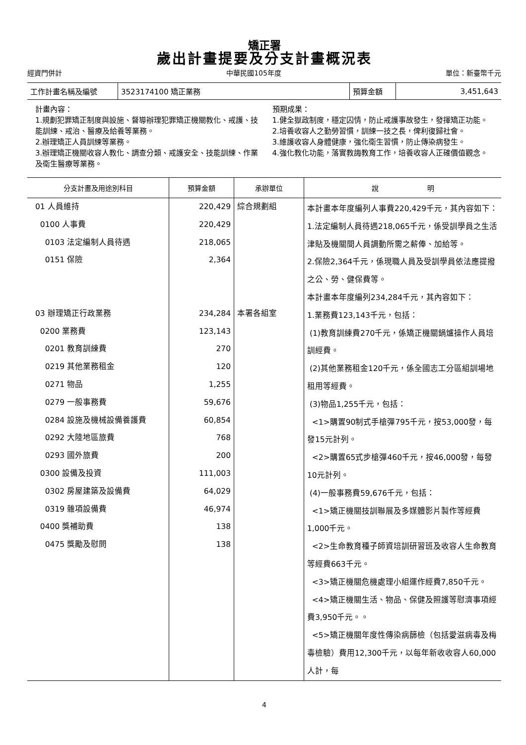矯正署
歲出計畫提要及分支計畫概況表
經資門併計 中華民國105年度 單位：新臺幣千元
| 工作計畫名稱及編號 | 3523174100 矯正業務 | 預算金額 | 3,451,643 |
計畫內容：
1.規劃犯罪矯正制度與設施、督導辦理犯罪矯正機關教化、戒護、技能訓練、戒治、醫療及給養等業務。
2.辦理矯正人員訓練等業務。
3.辦理矯正機關收容人教化、調查分類、戒護安全、技能訓練、作業及衛生醫療等業務。
預期成果：
1.健全獄政制度，穩定囚情，防止戒護事故發生，發揮矯正功能。
2.培養收容人之勤勞習慣，訓練一技之長，俾利復歸社會。
3.維護收容人身體健康，強化衛生習慣，防止傳染病發生。
4.強化教化功能，落實教誨教育工作，培養收容人正確價值觀念。
| 分支計畫及用途別科目 | 預算金額 | 承辦單位 | 說 明 |
| --- | --- | --- | --- |
| 01 人員維持 0100 人事費 0103 法定編制人員待遇 0151 保險 03 辦理矯正行政業務 0200 業務費 0201 教育訓練費 0219 其他業務租金 0271 物品 0279 一般事務費 0284 設施及機械設備養護費 0292 大陸地區旅費 0293 國外旅費 0300 設備及投資 0302 房屋建築及設備費 0319 雜項設備費 0400 獎補助費 0475 獎勵及慰問 | 220,429 220,429 218,065 2,364 234,284 123,143 270 120 1,255 59,676 60,854 768 200 111,003 64,029 46,974 138 138 | 綜合規劃組 本署各組室 | 本計畫本年度編列人事費220,429千元，其內容如下： 1.法定編制人員待遇218,065千元，係受訓學員之生活津貼及機關間人員調動所需之薪俸、加給等。 2.保險2,364千元，係現職人員及受訓學員依法應提撥之公、勞、健保費等。 本計畫本年度編列234,284千元，其內容如下： 1.業務費123,143千元，包括： (1)教育訓練費270千元，係矯正機關鍋爐操作人員培訓經費。 (2)其他業務租金120千元，係全國志工分區組訓場地租用等經費。 (3)物品1,255千元，包括： <1>購置90制式手槍彈795千元，按53,000發，每發15元計列。 <2>購置65式步槍彈460千元，按46,000發，每發10元計列。 (4)一般事務費59,676千元，包括： <1>矯正機關技訓聯展及多媒體影片製作等經費1,000千元。 <2>生命教育種子師資培訓研習班及收容人生命教育等經費663千元。 <3>矯正機關危機處理小組運作經費7,850千元。 <4>矯正機關生活、物品、保健及照護等慰濟事項經費3,950千元。。 <5>矯正機關年度性傳染病篩檢（包括愛滋病毒及梅毒檢驗）費用12,300千元，以每年新收收容人60,000人計，每 |
4